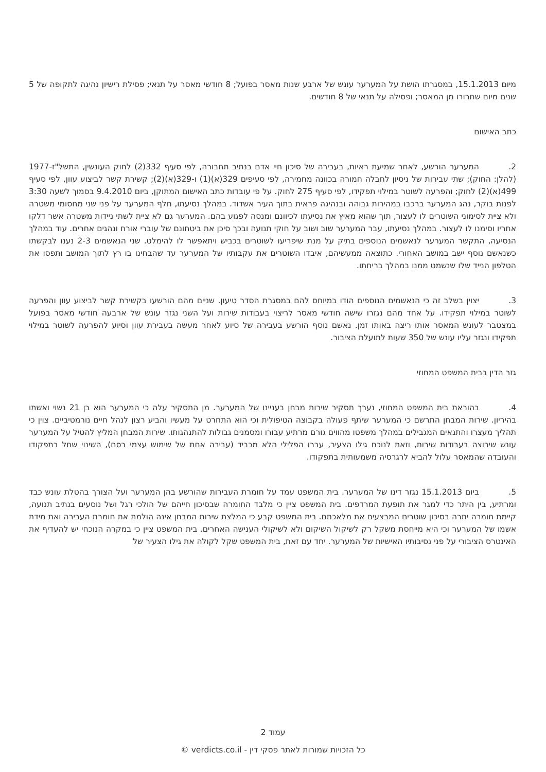מיום 15.1.2013, במסגרתו הושת על המערער עונש של ארבע שנות מאסר בפועל; 8 חודשי מאסר על תנאי; פסילת רישיון נהיגה לתקופה של 5 שנים מיום שחרורו מן המאסר; ופסילה על תנאי של 8 חודשים.
כתב האישום
2. המערער הורשע, לאחר שמיעת ראיות, בעבירה של סיכון חיי אדם בנתיב תחבורה, לפי סעיף 332(2) לחוק העונשין, התשל"ז-1977 (להלן: החוק); שתי עבירות של ניסיון לחבלה חמורה בכוונה מחמירה, לפי סעיפים 329(א)(1) ו-329(א)(2); קשירת קשר לביצוע עוון, לפי סעיף 499(א)(2) לחוק; והפרעה לשוטר במילוי תפקידו, לפי סעיף 275 לחוק. על פי עובדות כתב האישום המתוקן, ביום 9.4.2010 בסמוך לשעה 3:30 לפנות בוקר, נהג המערער ברכבו במהירות גבוהה ובנהיגה פראית בתוך העיר אשדוד. במהלך נסיעתו, חלף המערער על פני שני מחסומי משטרה ולא ציית לסימוני השוטרים לו לעצור, תוך שהוא מאיץ את נסיעתו לכיוונם ומנסה לפגוע בהם. המערער גם לא ציית לשתי ניידות משטרה אשר דלקו אחריו וסימנו לו לעצור. במהלך נסיעתו, עבר המערער שוב ושוב על חוקי תנועה ובכך סיכן את ביטחונם של עוברי אורח ונהגים אחרים. עוד במהלך הנסיעה, התקשר המערער לנאשמים הנוספים בתיק על מנת שיפריעו לשוטרים בכביש ויתאפשר לו להימלט. שני הנאשמים 2-3 נענו לבקשתו כשנאשם נוסף ישב במושב האחורי. כתוצאה ממעשיהם, איבדו השוטרים את עקבותיו של המערער עד שהבחינו בו רץ לתוך המושב ותפסו את הטלפון הנייד שלו שנשמט ממנו במהלך בריחתו.
3. יצוין בשלב זה כי הנאשמים הנוספים הודו במיוחס להם במסגרת הסדר טיעון. שניים מהם הורשעו בקשירת קשר לביצוע עוון והפרעה לשוטר במילוי תפקידו. על אחד מהם נגזרו שישה חודשי מאסר לריצוי בעבודות שירות ועל השני נגזר עונש של ארבעה חודשי מאסר בפועל במצטבר לעונש המאסר אותו ריצה באותו זמן. נאשם נוסף הורשע בעבירה של סיוע לאחר מעשה בעבירת עוון וסיוע להפרעה לשוטר במילוי תפקידו ונגזר עליו עונש של 350 שעות לתועלת הציבור.
גזר הדין בבית המשפט המחוזי
4. בהוראת בית המשפט המחוזי, נערך תסקיר שירות מבחן בעניינו של המערער. מן התסקיר עלה כי המערער הוא בן 21 נשוי ואשתו בהיריון. שירות המבחן התרשם כי המערער שיתף פעולה בקבוצה הטיפולית וכי הוא התחרט על מעשיו והביע רצון לנהל חיים נורמטיביים. צוין כי תהליך מעצרו והתנאים המגבילים במהלך משפטו מהווים גורם מרתיע עבורו ומסמנים גבולות להתנהגותו. שירות המבחן המליץ להטיל על המערער עונש שירוצה בעבודות שירות, וזאת לנוכח גילו הצעיר, עברו הפלילי הלא מכביד (עבירה אחת של שימוש עצמי בסם), השינוי שחל בתפקודו והעובדה שהמאסר עלול להביא לרגרסיה משמעותית בתפקודו.
5. ביום 15.1.2013 נגזר דינו של המערער. בית המשפט עמד על חומרת העבירות שהורשע בהן המערער ועל הצורך בהטלת עונש כבד ומרתיע, בין היתר כדי למגר את תופעת המרדפים. בית המשפט ציין כי מלבד החומרה שבסיכון חייהם של הולכי רגל ושל נוסעים בנתיב תנועה, קיימת חומרה יתרה בסיכון שוטרים המבצעים את מלאכתם. בית המשפט קבע כי המלצת שירות המבחן אינה הולמת את חומרת העבירה ואת מידת אשמו של המערער וכי היא מייחסת משקל רק לשיקול השיקום ולא לשיקולי הענישה האחרים. בית המשפט ציין כי במקרה הנוכחי יש להעדיף את האינטרס הציבורי על פני נסיבותיו האישיות של המערער. יחד עם זאת, בית המשפט שקל לקולה את גילו הצעיר של
עמוד 2
כל הזכויות שמורות לאתר פסקי דין - verdicts.co.il ©